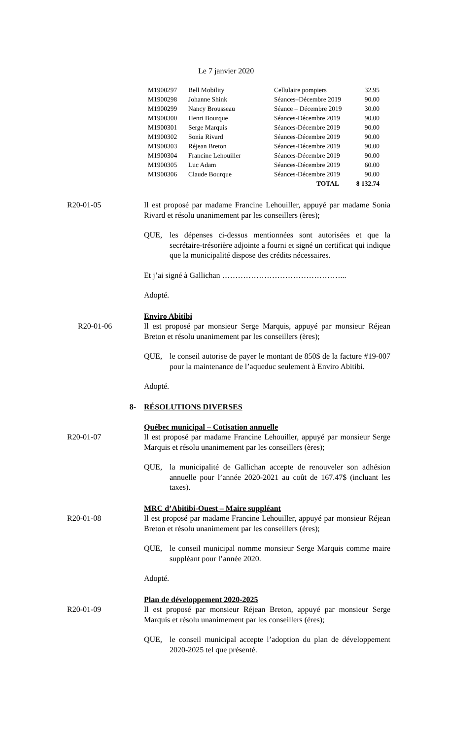Le 7 janvier 2020
| M1900297 | Bell Mobility | Cellulaire pompiers | 32.95 |
| M1900298 | Johanne Shink | Séances–Décembre 2019 | 90.00 |
| M1900299 | Nancy Brousseau | Séance – Décembre 2019 | 30.00 |
| M1900300 | Henri Bourque | Séances-Décembre 2019 | 90.00 |
| M1900301 | Serge Marquis | Séances-Décembre 2019 | 90.00 |
| M1900302 | Sonia Rivard | Séances-Décembre 2019 | 90.00 |
| M1900303 | Réjean Breton | Séances-Décembre 2019 | 90.00 |
| M1900304 | Francine Lehouiller | Séances-Décembre 2019 | 90.00 |
| M1900305 | Luc Adam | Séances-Décembre 2019 | 60.00 |
| M1900306 | Claude Bourque | Séances-Décembre 2019 | 90.00 |
| | | TOTAL | 8 132.74 |
R20-01-05 Il est proposé par madame Francine Lehouiller, appuyé par madame Sonia Rivard et résolu unanimement par les conseillers (ères);
QUE, les dépenses ci-dessus mentionnées sont autorisées et que la secrétaire-trésorière adjointe a fourni et signé un certificat qui indique que la municipalité dispose des crédits nécessaires.
Et j’ai signé à Gallichan ………………………………………...
Adopté.
Enviro Abitibi
R20-01-06 Il est proposé par monsieur Serge Marquis, appuyé par monsieur Réjean Breton et résolu unanimement par les conseillers (ères);
QUE, le conseil autorise de payer le montant de 850$ de la facture #19-007 pour la maintenance de l’aqueduc seulement à Enviro Abitibi.
Adopté.
8- RÉSOLUTIONS DIVERSES
Québec municipal – Cotisation annuelle
R20-01-07 Il est proposé par madame Francine Lehouiller, appuyé par monsieur Serge Marquis et résolu unanimement par les conseillers (ères);
QUE, la municipalité de Gallichan accepte de renouveler son adhésion annuelle pour l’année 2020-2021 au coût de 167.47$ (incluant les taxes).
MRC d’Abitibi-Ouest – Maire suppléant
R20-01-08 Il est proposé par madame Francine Lehouiller, appuyé par monsieur Réjean Breton et résolu unanimement par les conseillers (ères);
QUE, le conseil municipal nomme monsieur Serge Marquis comme maire suppléant pour l’année 2020.
Adopté.
Plan de développement 2020-2025
R20-01-09 Il est proposé par monsieur Réjean Breton, appuyé par monsieur Serge Marquis et résolu unanimement par les conseillers (ères);
QUE, le conseil municipal accepte l’adoption du plan de développement 2020-2025 tel que présenté.